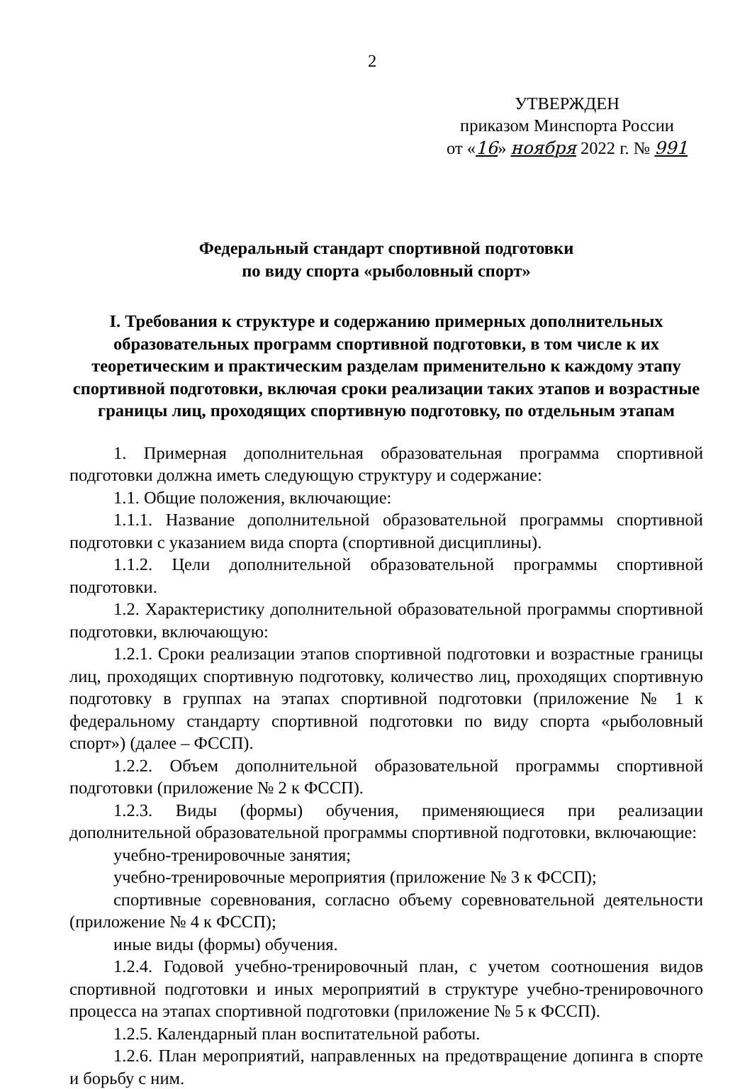2
УТВЕРЖДЕН
приказом Минспорта России
от «16» ноября 2022 г. № 991
Федеральный стандарт спортивной подготовки
по виду спорта «рыболовный спорт»
I. Требования к структуре и содержанию примерных дополнительных образовательных программ спортивной подготовки, в том числе к их теоретическим и практическим разделам применительно к каждому этапу спортивной подготовки, включая сроки реализации таких этапов и возрастные границы лиц, проходящих спортивную подготовку, по отдельным этапам
1. Примерная дополнительная образовательная программа спортивной подготовки должна иметь следующую структуру и содержание:
1.1. Общие положения, включающие:
1.1.1. Название дополнительной образовательной программы спортивной подготовки с указанием вида спорта (спортивной дисциплины).
1.1.2. Цели дополнительной образовательной программы спортивной подготовки.
1.2. Характеристику дополнительной образовательной программы спортивной подготовки, включающую:
1.2.1. Сроки реализации этапов спортивной подготовки и возрастные границы лиц, проходящих спортивную подготовку, количество лиц, проходящих спортивную подготовку в группах на этапах спортивной подготовки (приложение № 1 к федеральному стандарту спортивной подготовки по виду спорта «рыболовный спорт») (далее – ФССП).
1.2.2. Объем дополнительной образовательной программы спортивной подготовки (приложение № 2 к ФССП).
1.2.3. Виды (формы) обучения, применяющиеся при реализации дополнительной образовательной программы спортивной подготовки, включающие:
учебно-тренировочные занятия;
учебно-тренировочные мероприятия (приложение № 3 к ФССП);
спортивные соревнования, согласно объему соревновательной деятельности (приложение № 4 к ФССП);
иные виды (формы) обучения.
1.2.4. Годовой учебно-тренировочный план, с учетом соотношения видов спортивной подготовки и иных мероприятий в структуре учебно-тренировочного процесса на этапах спортивной подготовки (приложение № 5 к ФССП).
1.2.5. Календарный план воспитательной работы.
1.2.6. План мероприятий, направленных на предотвращение допинга в спорте и борьбу с ним.